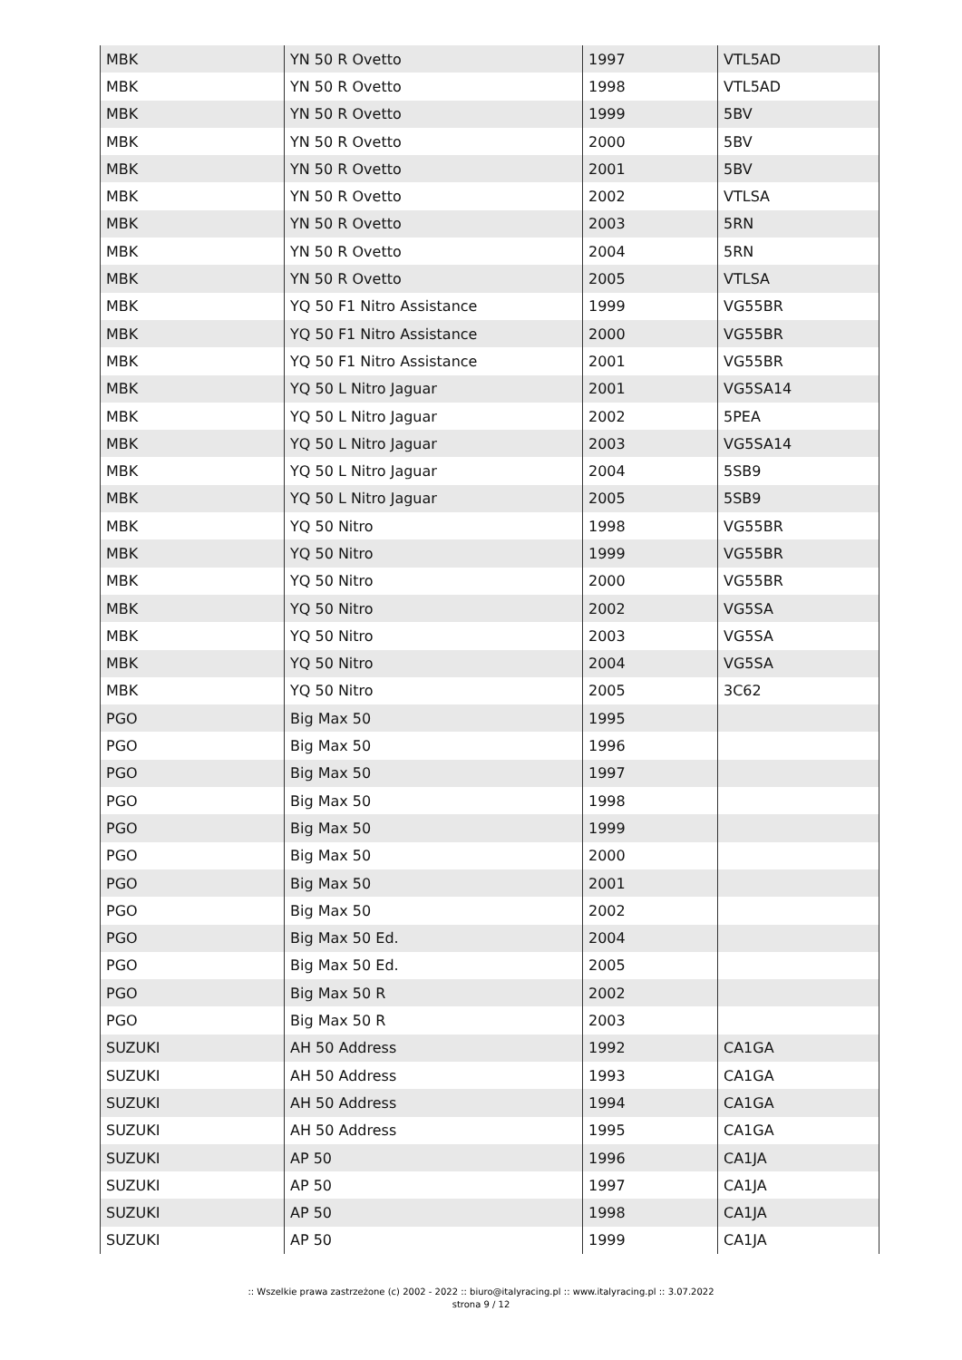| MBK | YN 50 R Ovetto | 1997 | VTL5AD |
| MBK | YN 50 R Ovetto | 1998 | VTL5AD |
| MBK | YN 50 R Ovetto | 1999 | 5BV |
| MBK | YN 50 R Ovetto | 2000 | 5BV |
| MBK | YN 50 R Ovetto | 2001 | 5BV |
| MBK | YN 50 R Ovetto | 2002 | VTLSA |
| MBK | YN 50 R Ovetto | 2003 | 5RN |
| MBK | YN 50 R Ovetto | 2004 | 5RN |
| MBK | YN 50 R Ovetto | 2005 | VTLSA |
| MBK | YQ 50 F1 Nitro Assistance | 1999 | VG55BR |
| MBK | YQ 50 F1 Nitro Assistance | 2000 | VG55BR |
| MBK | YQ 50 F1 Nitro Assistance | 2001 | VG55BR |
| MBK | YQ 50 L Nitro Jaguar | 2001 | VG5SA14 |
| MBK | YQ 50 L Nitro Jaguar | 2002 | 5PEA |
| MBK | YQ 50 L Nitro Jaguar | 2003 | VG5SA14 |
| MBK | YQ 50 L Nitro Jaguar | 2004 | 5SB9 |
| MBK | YQ 50 L Nitro Jaguar | 2005 | 5SB9 |
| MBK | YQ 50 Nitro | 1998 | VG55BR |
| MBK | YQ 50 Nitro | 1999 | VG55BR |
| MBK | YQ 50 Nitro | 2000 | VG55BR |
| MBK | YQ 50 Nitro | 2002 | VG5SA |
| MBK | YQ 50 Nitro | 2003 | VG5SA |
| MBK | YQ 50 Nitro | 2004 | VG5SA |
| MBK | YQ 50 Nitro | 2005 | 3C62 |
| PGO | Big Max 50 | 1995 | |
| PGO | Big Max 50 | 1996 | |
| PGO | Big Max 50 | 1997 | |
| PGO | Big Max 50 | 1998 | |
| PGO | Big Max 50 | 1999 | |
| PGO | Big Max 50 | 2000 | |
| PGO | Big Max 50 | 2001 | |
| PGO | Big Max 50 | 2002 | |
| PGO | Big Max 50 Ed. | 2004 | |
| PGO | Big Max 50 Ed. | 2005 | |
| PGO | Big Max 50 R | 2002 | |
| PGO | Big Max 50 R | 2003 | |
| SUZUKI | AH 50 Address | 1992 | CA1GA |
| SUZUKI | AH 50 Address | 1993 | CA1GA |
| SUZUKI | AH 50 Address | 1994 | CA1GA |
| SUZUKI | AH 50 Address | 1995 | CA1GA |
| SUZUKI | AP 50 | 1996 | CA1JA |
| SUZUKI | AP 50 | 1997 | CA1JA |
| SUZUKI | AP 50 | 1998 | CA1JA |
| SUZUKI | AP 50 | 1999 | CA1JA |
:: Wszelkie prawa zastrzeżone (c) 2002 - 2022 :: biuro@italyracing.pl :: www.italyracing.pl :: 3.07.2022
strona 9 / 12